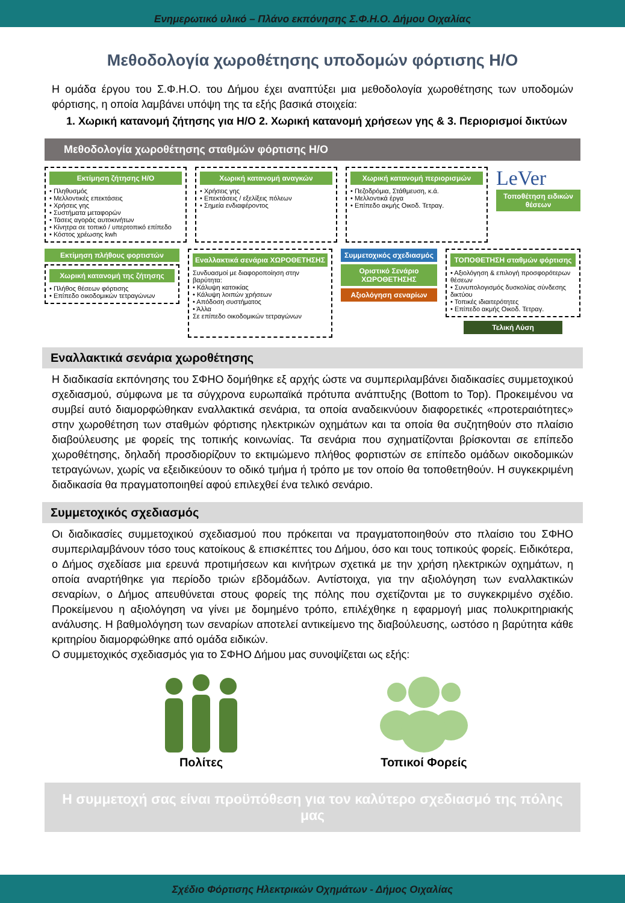Ενημερωτικό υλικό – Πλάνο εκπόνησης Σ.Φ.Η.Ο. Δήμου Οιχαλίας
Μεθοδολογία χωροθέτησης υποδομών φόρτισης Η/Ο
Η ομάδα έργου του Σ.Φ.Η.Ο. του Δήμου έχει αναπτύξει μια μεθοδολογία χωροθέτησης των υποδομών φόρτισης, η οποία λαμβάνει υπόψη της τα εξής βασικά στοιχεία:
1. Χωρική κατανομή ζήτησης για Η/Ο 2. Χωρική κατανομή χρήσεων γης & 3. Περιορισμοί δικτύων
Μεθοδολογία χωροθέτησης σταθμών φόρτισης Η/Ο
Εκτίμηση ζήτησης Η/Ο
• Πληθυσμός
• Μελλοντικές επεκτάσεις
• Χρήσεις γης
• Συστήματα μεταφορών
• Τάσεις αγοράς αυτοκινήτων
• Κίνητρα σε τοπικό / υπερτοπικό επίπεδο
• Κόστος χρέωσης kwh
Χωρική κατανομή αναγκών
• Χρήσεις γης
• Επεκτάσεις / εξελίξεις πόλεων
• Σημεία ενδιαφέροντος
Χωρική κατανομή περιορισμών
• Πεζοδρόμια, Στάθμευση, κ.ά.
• Μελλοντικά έργα
• Επίπεδο ακμής Οικοδ. Τετραγ.
LeVer
Τοποθέτηση ειδικών θέσεων
Εκτίμηση πλήθους φορτιστών
Χωρική κατανομή της ζήτησης
• Πλήθος θέσεων φόρτισης
• Επίπεδο οικοδομικών τετραγώνων
Εναλλακτικά σενάρια ΧΩΡΟΘΕΤΗΣΗΣ
Συνδυασμοί με διαφοροποίηση στην βαρύτητα:
• Κάλυψη κατοικίας
• Κάλυψη λοιπών χρήσεων
• Απόδοση συστήματος
• Άλλα
Σε επίπεδο οικοδομικών τετραγώνων
Συμμετοχικός σχεδιασμός
Οριστικό Σενάριο ΧΩΡΟΘΕΤΗΣΗΣ
Αξιολόγηση σεναρίων
ΤΟΠΟΘΕΤΗΣΗ σταθμών φόρτισης
• Αξιολόγηση & επιλογή προσφορότερων θέσεων
• Συνυπολογισμός δυσκολίας σύνδεσης δικτύου
• Τοπικές ιδιαιτερότητες
• Επίπεδο ακμής Οικοδ. Τετραγ.
Τελική Λύση
Εναλλακτικά σενάρια χωροθέτησης
Η διαδικασία εκπόνησης του ΣΦΗΟ δομήθηκε εξ αρχής ώστε να συμπεριλαμβάνει διαδικασίες συμμετοχικού σχεδιασμού, σύμφωνα με τα σύγχρονα ευρωπαϊκά πρότυπα ανάπτυξης (Bottom to Top). Προκειμένου να συμβεί αυτό διαμορφώθηκαν εναλλακτικά σενάρια, τα οποία αναδεικνύουν διαφορετικές «προτεραιότητες» στην χωροθέτηση των σταθμών φόρτισης ηλεκτρικών οχημάτων και τα οποία θα συζητηθούν στο πλαίσιο διαβούλευσης με φορείς της τοπικής κοινωνίας. Τα σενάρια που σχηματίζονται βρίσκονται σε επίπεδο χωροθέτησης, δηλαδή προσδιορίζουν το εκτιμώμενο πλήθος φορτιστών σε επίπεδο ομάδων οικοδομικών τετραγώνων, χωρίς να εξειδικεύουν το οδικό τμήμα ή τρόπο με τον οποίο θα τοποθετηθούν. Η συγκεκριμένη διαδικασία θα πραγματοποιηθεί αφού επιλεχθεί ένα τελικό σενάριο.
Συμμετοχικός σχεδιασμός
Οι διαδικασίες συμμετοχικού σχεδιασμού που πρόκειται να πραγματοποιηθούν στο πλαίσιο του ΣΦΗΟ συμπεριλαμβάνουν τόσο τους κατοίκους & επισκέπτες του Δήμου, όσο και τους τοπικούς φορείς. Ειδικότερα, ο Δήμος σχεδίασε μια ερευνά προτιμήσεων και κινήτρων σχετικά με την χρήση ηλεκτρικών οχημάτων, η οποία αναρτήθηκε για περίοδο τριών εβδομάδων. Αντίστοιχα, για την αξιολόγηση των εναλλακτικών σεναρίων, ο Δήμος απευθύνεται στους φορείς της πόλης που σχετίζονται με το συγκεκριμένο σχέδιο. Προκείμενου η αξιολόγηση να γίνει με δομημένο τρόπο, επιλέχθηκε η εφαρμογή μιας πολυκριτηριακής ανάλυσης. Η βαθμολόγηση των σεναρίων αποτελεί αντικείμενο της διαβούλευσης, ωστόσο η βαρύτητα κάθε κριτηρίου διαμορφώθηκε από ομάδα ειδικών.
Ο συμμετοχικός σχεδιασμός για το ΣΦΗΟ Δήμου μας συνοψίζεται ως εξής:
Πολίτες Τοπικοί Φορείς
Η συμμετοχή σας είναι προϋπόθεση για τον καλύτερο σχεδιασμό της πόλης μας
Σχέδιο Φόρτισης Ηλεκτρικών Οχημάτων - Δήμος Οιχαλίας